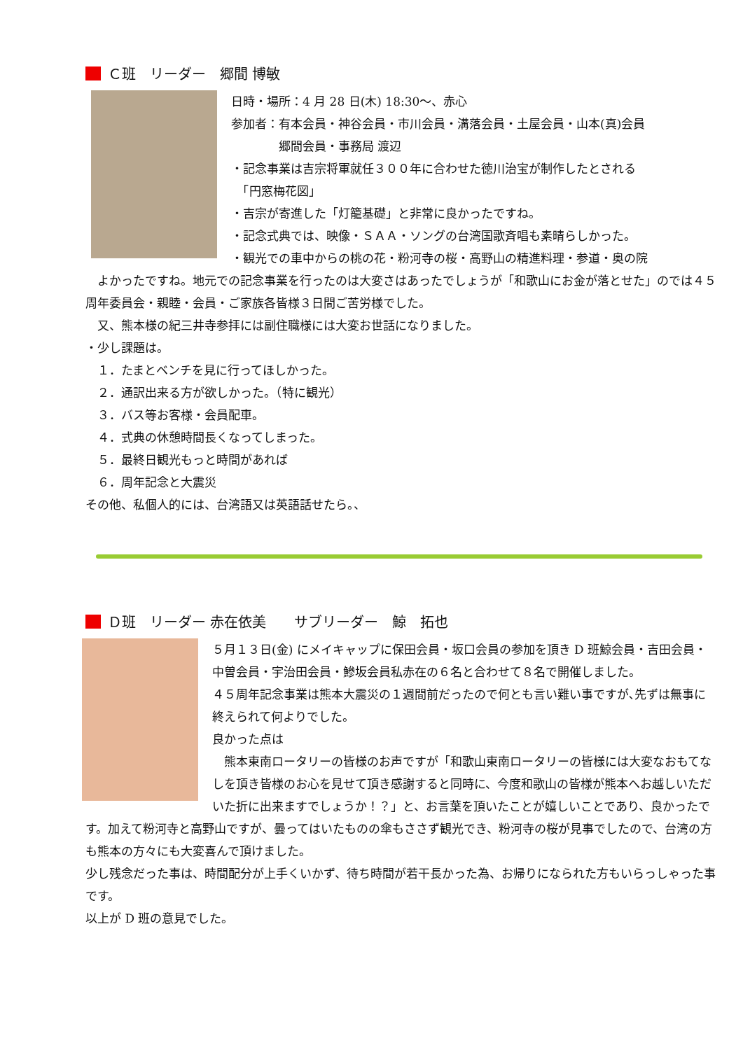Ｃ班　リーダー　郷間 博敏
日時・場所：4 月 28 日(木) 18:30～、赤心
参加者：有本会員・神谷会員・市川会員・溝落会員・土屋会員・山本(真)会員
　　　　郷間会員・事務局 渡辺
・記念事業は吉宗将軍就任３００年に合わせた徳川治宝が制作したとされる
　「円窓梅花図」
・吉宗が寄進した「灯籠基礎」と非常に良かったですね。
・記念式典では、映像・ＳＡＡ・ソングの台湾国歌斉唱も素晴らしかった。
・観光での車中からの桃の花・粉河寺の桜・高野山の精進料理・参道・奥の院
　よかったですね。地元での記念事業を行ったのは大変さはあったでしょうが「和歌山にお金が落とせた」のでは４５周年委員会・親睦・会員・ご家族各皆様３日間ご苦労様でした。
　又、熊本様の紀三井寺参拝には副住職様には大変お世話になりました。
・少し課題は。
　１．たまとベンチを見に行ってほしかった。
　２．通訳出来る方が欲しかった。（特に観光）
　３．バス等お客様・会員配車。
　４．式典の休憩時間長くなってしまった。
　５．最終日観光もっと時間があれば
　６．周年記念と大震災
その他、私個人的には、台湾語又は英語話せたら。、
Ｄ班　リーダー 赤在依美　　サブリーダー　鯨　拓也
５月１３日(金) にメイキャップに保田会員・坂口会員の参加を頂き D 班鯨会員・吉田会員・中曽会員・宇治田会員・鰺坂会員私赤在の６名と合わせて８名で開催しました。
４５周年記念事業は熊本大震災の１週間前だったので何とも言い難い事ですが､先ずは無事に終えられて何よりでした。
良かった点は
　熊本東南ロータリーの皆様のお声ですが「和歌山東南ロータリーの皆様には大変なおもてなしを頂き皆様のお心を見せて頂き感謝すると同時に、今度和歌山の皆様が熊本へお越しいただいた折に出来ますでしょうか！？」と、お言葉を頂いたことが嬉しいことであり、良かったです。加えて粉河寺と高野山ですが、曇ってはいたものの傘もささず観光でき、粉河寺の桜が見事でしたので、台湾の方も熊本の方々にも大変喜んで頂けました。
少し残念だった事は、時間配分が上手くいかず、待ち時間が若干長かった為、お帰りになられた方もいらっしゃった事です。
以上が D 班の意見でした。